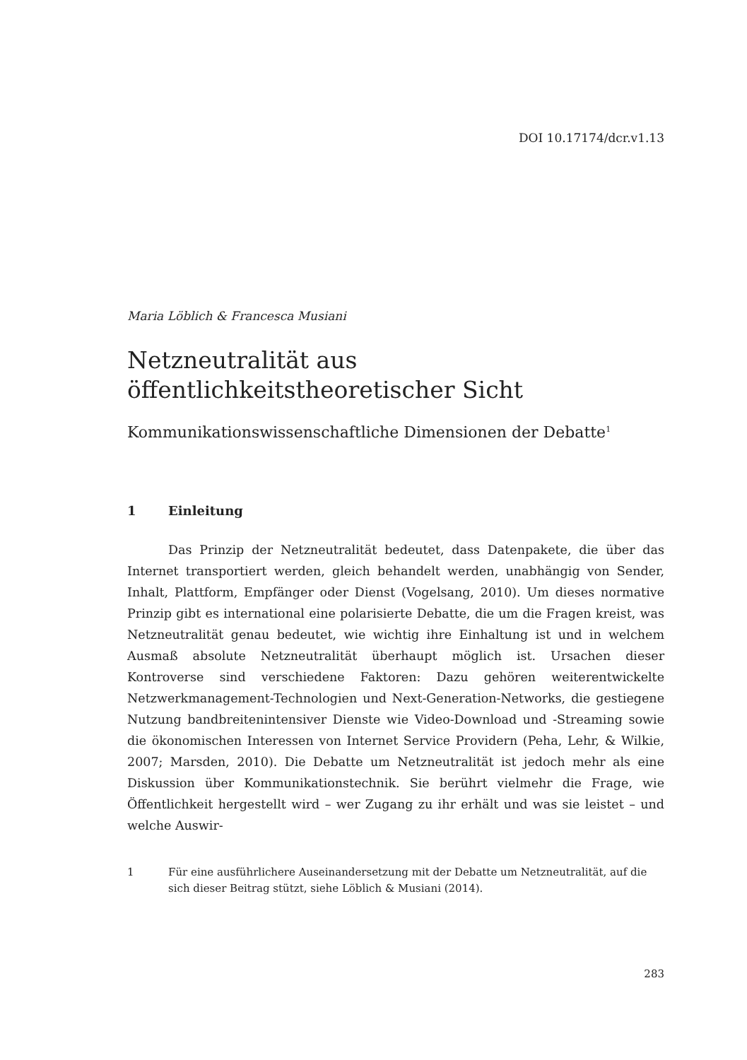DOI 10.17174/dcr.v1.13
Maria Löblich & Francesca Musiani
Netzneutralität aus öffentlichkeitstheoretischer Sicht
Kommunikationswissenschaftliche Dimensionen der Debatte<sup>1</sup>
1 Einleitung
Das Prinzip der Netzneutralität bedeutet, dass Datenpakete, die über das Internet transportiert werden, gleich behandelt werden, unabhängig von Sender, Inhalt, Plattform, Empfänger oder Dienst (Vogelsang, 2010). Um dieses normative Prinzip gibt es international eine polarisierte Debatte, die um die Fragen kreist, was Netzneutralität genau bedeutet, wie wichtig ihre Einhaltung ist und in welchem Ausmaß absolute Netzneutralität überhaupt möglich ist. Ursachen dieser Kontroverse sind verschiedene Faktoren: Dazu gehören weiterentwickelte Netzwerkmanagement-Technologien und Next-Generation-Networks, die gestiegene Nutzung bandbreitenintensiver Dienste wie Video-Download und -Streaming sowie die ökonomischen Interessen von Internet Service Providern (Peha, Lehr, & Wilkie, 2007; Marsden, 2010). Die Debatte um Netzneutralität ist jedoch mehr als eine Diskussion über Kommunikationstechnik. Sie berührt vielmehr die Frage, wie Öffentlichkeit hergestellt wird – wer Zugang zu ihr erhält und was sie leistet – und welche Auswir-
1 Für eine ausführlichere Auseinandersetzung mit der Debatte um Netzneutralität, auf die sich dieser Beitrag stützt, siehe Löblich & Musiani (2014).
283